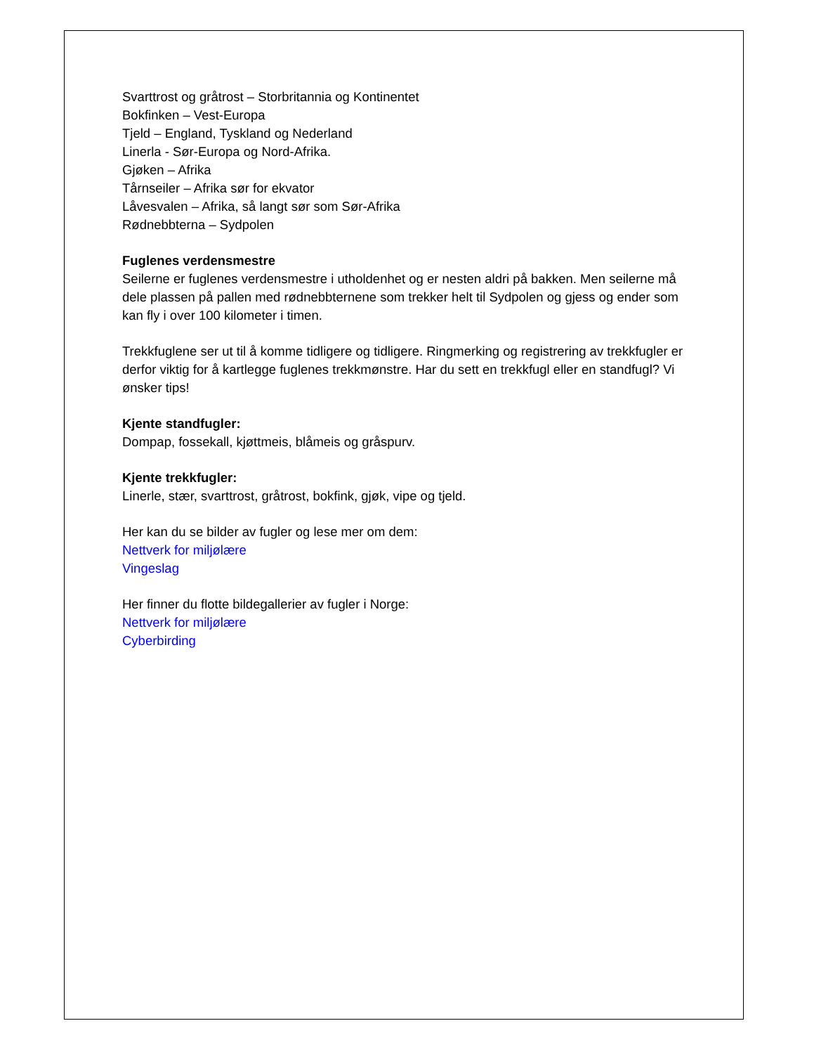Svarttrost og gråtrost – Storbritannia og Kontinentet
Bokfinken – Vest-Europa
Tjeld – England, Tyskland og Nederland
Linerla - Sør-Europa og Nord-Afrika.
Gjøken – Afrika
Tårnseiler – Afrika sør for ekvator
Låvesvalen – Afrika, så langt sør som Sør-Afrika
Rødnebbterna – Sydpolen
Fuglenes verdensmestre
Seilerne er fuglenes verdensmestre i utholdenhet og er nesten aldri på bakken. Men seilerne må dele plassen på pallen med rødnebbternene som trekker helt til Sydpolen og gjess og ender som kan fly i over 100 kilometer i timen.
Trekkfuglene ser ut til å komme tidligere og tidligere. Ringmerking og registrering av trekkfugler er derfor viktig for å kartlegge fuglenes trekkmønstre. Har du sett en trekkfugl eller en standfugl? Vi ønsker tips!
Kjente standfugler:
Dompap, fossekall, kjøttmeis, blåmeis og gråspurv.
Kjente trekkfugler:
Linerle, stær, svarttrost, gråtrost, bokfink, gjøk, vipe og tjeld.
Her kan du se bilder av fugler og lese mer om dem:
Nettverk for miljølære
Vingeslag
Her finner du flotte bildegallerier av fugler i Norge:
Nettverk for miljølære
Cyberbirding